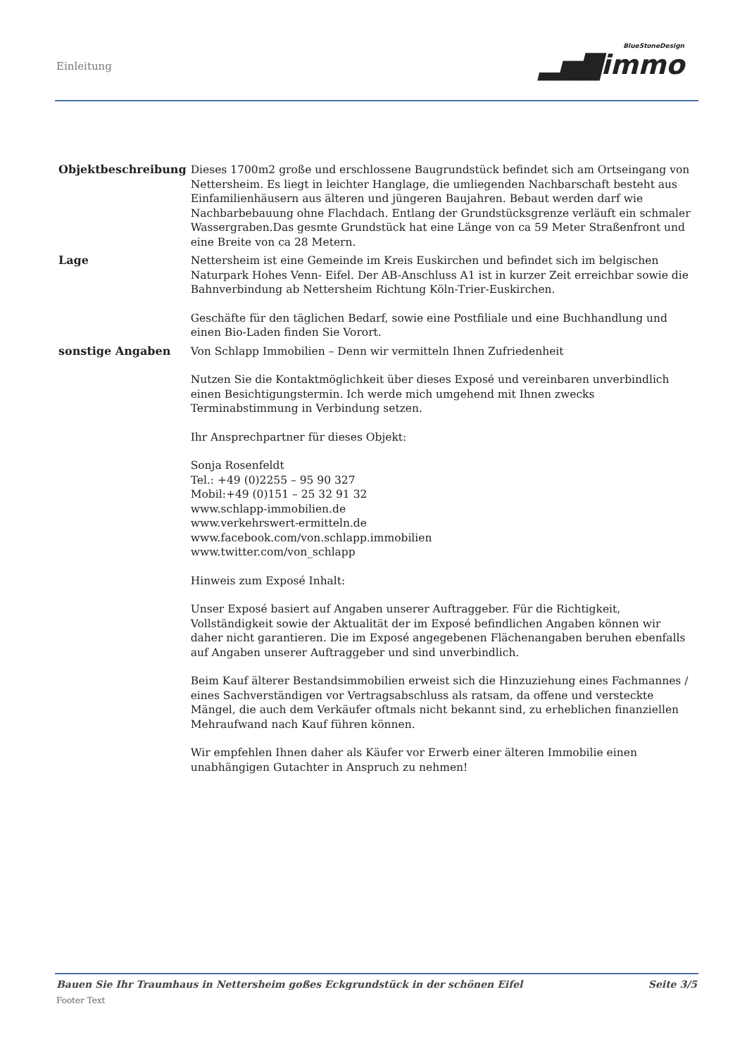Einleitung BlueStoneDesign
▂▅▇immo
| Objektbeschreibung | Dieses 1700m2 große und erschlossene Baugrundstück befindet sich am Ortseingang von Nettersheim. Es liegt in leichter Hanglage, die umliegenden Nachbarschaft besteht aus Einfamilienhäusern aus älteren und jüngeren Baujahren. Bebaut werden darf wie Nachbarbebauung ohne Flachdach. Entlang der Grundstücksgrenze verläuft ein schmaler Wassergraben.Das gesmte Grundstück hat eine Länge von ca 59 Meter Straßenfront und eine Breite von ca 28 Metern. |
| Lage | Nettersheim ist eine Gemeinde im Kreis Euskirchen und befindet sich im belgischen Naturpark Hohes Venn- Eifel. Der AB-Anschluss A1 ist in kurzer Zeit erreichbar sowie die Bahnverbindung ab Nettersheim Richtung Köln-Trier-Euskirchen. Geschäfte für den täglichen Bedarf, sowie eine Postfiliale und eine Buchhandlung und einen Bio-Laden finden Sie Vorort. |
| sonstige Angaben | Von Schlapp Immobilien – Denn wir vermitteln Ihnen Zufriedenheit Nutzen Sie die Kontaktmöglichkeit über dieses Exposé und vereinbaren unverbindlich einen Besichtigungstermin. Ich werde mich umgehend mit Ihnen zwecks Terminabstimmung in Verbindung setzen. Ihr Ansprechpartner für dieses Objekt: Sonja Rosenfeldt Tel.: +49 (0)2255 – 95 90 327 Mobil:+49 (0)151 – 25 32 91 32 www.schlapp-immobilien.de www.verkehrswert-ermitteln.de www.facebook.com/von.schlapp.immobilien www.twitter.com/von_schlapp Hinweis zum Exposé Inhalt: Unser Exposé basiert auf Angaben unserer Auftraggeber. Für die Richtigkeit, Vollständigkeit sowie der Aktualität der im Exposé befindlichen Angaben können wir daher nicht garantieren. Die im Exposé angegebenen Flächenangaben beruhen ebenfalls auf Angaben unserer Auftraggeber und sind unverbindlich. Beim Kauf älterer Bestandsimmobilien erweist sich die Hinzuziehung eines Fachmannes / eines Sachverständigen vor Vertragsabschluss als ratsam, da offene und versteckte Mängel, die auch dem Verkäufer oftmals nicht bekannt sind, zu erheblichen finanziellen Mehraufwand nach Kauf führen können. Wir empfehlen Ihnen daher als Käufer vor Erwerb einer älteren Immobilie einen unabhängigen Gutachter in Anspruch zu nehmen! |
Bauen Sie Ihr Traumhaus in Nettersheim goßes Eckgrundstück in der schönen Eifel Seite 3/5
Footer Text